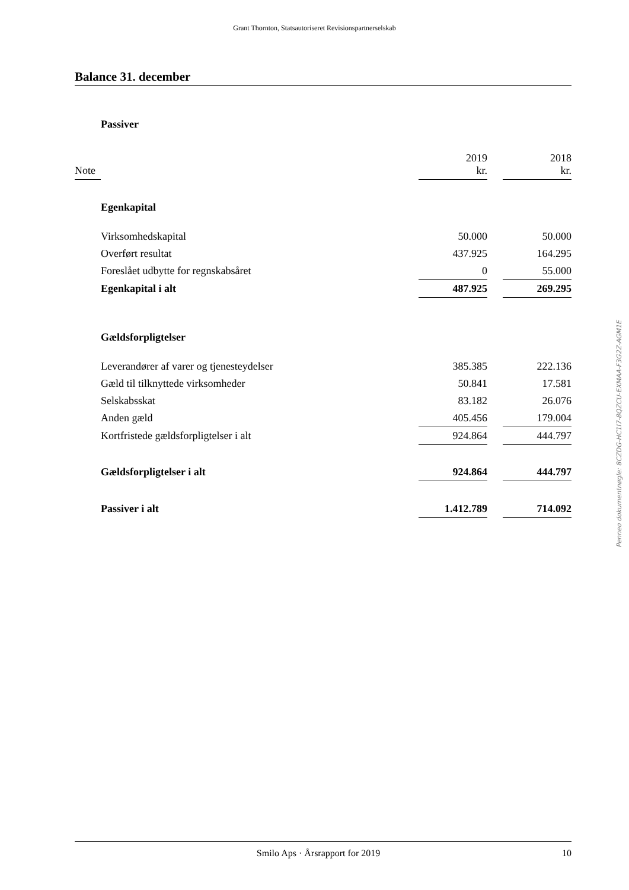Grant Thornton, Statsautoriseret Revisionspartnerselskab
Balance 31. december
| | Passiver | | | | |
| Note | | | 2019 kr. | | 2018 kr. |
| | Egenkapital | | | | |
| | Virksomhedskapital | | 50.000 | | 50.000 |
| | Overført resultat | | 437.925 | | 164.295 |
| | Foreslået udbytte for regnskabsåret | | 0 | | 55.000 |
| | Egenkapital i alt | | 487.925 | | 269.295 |
| | Gældsforpligtelser | | | | |
| | Leverandører af varer og tjenesteydelser | | 385.385 | | 222.136 |
| | Gæld til tilknyttede virksomheder | | 50.841 | | 17.581 |
| | Selskabsskat | | 83.182 | | 26.076 |
| | Anden gæld | | 405.456 | | 179.004 |
| | Kortfristede gældsforpligtelser i alt | | 924.864 | | 444.797 |
| | Gældsforpligtelser i alt | | 924.864 | | 444.797 |
| | Passiver i alt | | 1.412.789 | | 714.092 |
Penneo dokumentnøgle: 8CZDG-HC1I7-8QZCU-EXMAA-F3G2Z-AGM1E
Smilo Aps · Årsrapport for 2019 10